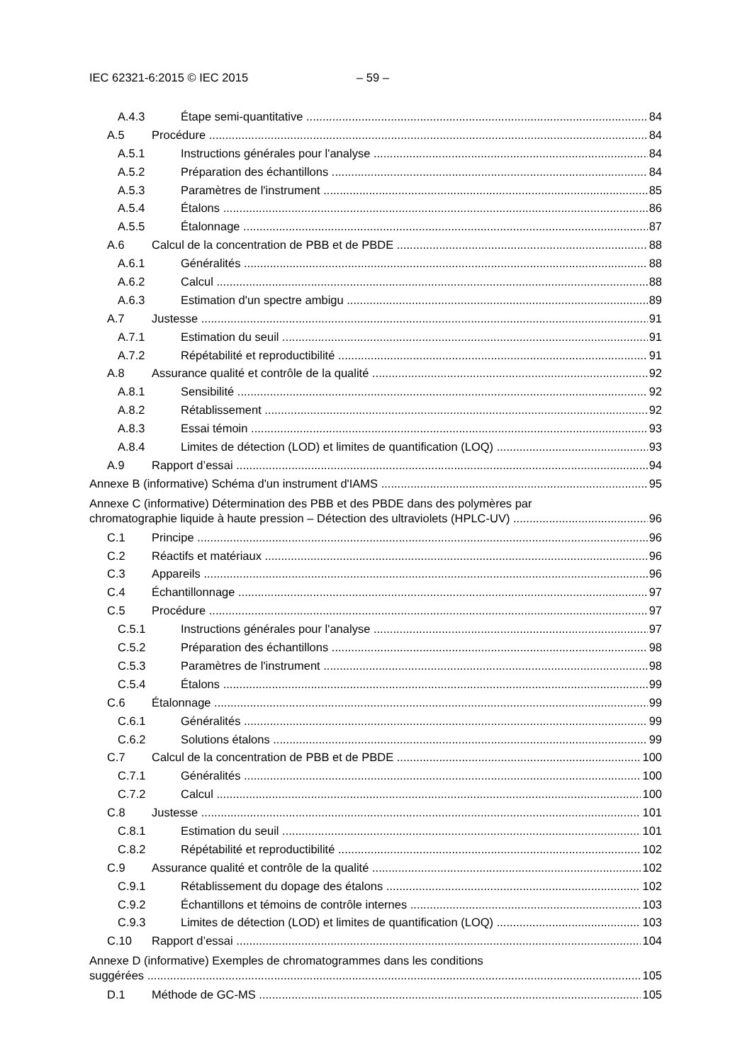IEC 62321-6:2015 © IEC 2015 – 59 –
A.4.3 Étape semi-quantitative 84
A.5 Procédure 84
A.5.1 Instructions générales pour l'analyse 84
A.5.2 Préparation des échantillons 84
A.5.3 Paramètres de l'instrument 85
A.5.4 Étalons 86
A.5.5 Étalonnage 87
A.6 Calcul de la concentration de PBB et de PBDE 88
A.6.1 Généralités 88
A.6.2 Calcul 88
A.6.3 Estimation d'un spectre ambigu 89
A.7 Justesse 91
A.7.1 Estimation du seuil 91
A.7.2 Répétabilité et reproductibilité 91
A.8 Assurance qualité et contrôle de la qualité 92
A.8.1 Sensibilité 92
A.8.2 Rétablissement 92
A.8.3 Essai témoin 93
A.8.4 Limites de détection (LOD) et limites de quantification (LOQ) 93
A.9 Rapport d’essai 94
Annexe B (informative) Schéma d'un instrument d'IAMS 95
Annexe C (informative) Détermination des PBB et des PBDE dans des polymères par
chromatographie liquide à haute pression – Détection des ultraviolets (HPLC-UV) 96
C.1 Principe 96
C.2 Réactifs et matériaux 96
C.3 Appareils 96
C.4 Échantillonnage 97
C.5 Procédure 97
C.5.1 Instructions générales pour l'analyse 97
C.5.2 Préparation des échantillons 98
C.5.3 Paramètres de l'instrument 98
C.5.4 Étalons 99
C.6 Étalonnage 99
C.6.1 Généralités 99
C.6.2 Solutions étalons 99
C.7 Calcul de la concentration de PBB et de PBDE 100
C.7.1 Généralités 100
C.7.2 Calcul 100
C.8 Justesse 101
C.8.1 Estimation du seuil 101
C.8.2 Répétabilité et reproductibilité 102
C.9 Assurance qualité et contrôle de la qualité 102
C.9.1 Rétablissement du dopage des étalons 102
C.9.2 Échantillons et témoins de contrôle internes 103
C.9.3 Limites de détection (LOD) et limites de quantification (LOQ) 103
C.10 Rapport d’essai 104
Annexe D (informative) Exemples de chromatogrammes dans les conditions
suggérées 105
D.1 Méthode de GC-MS 105